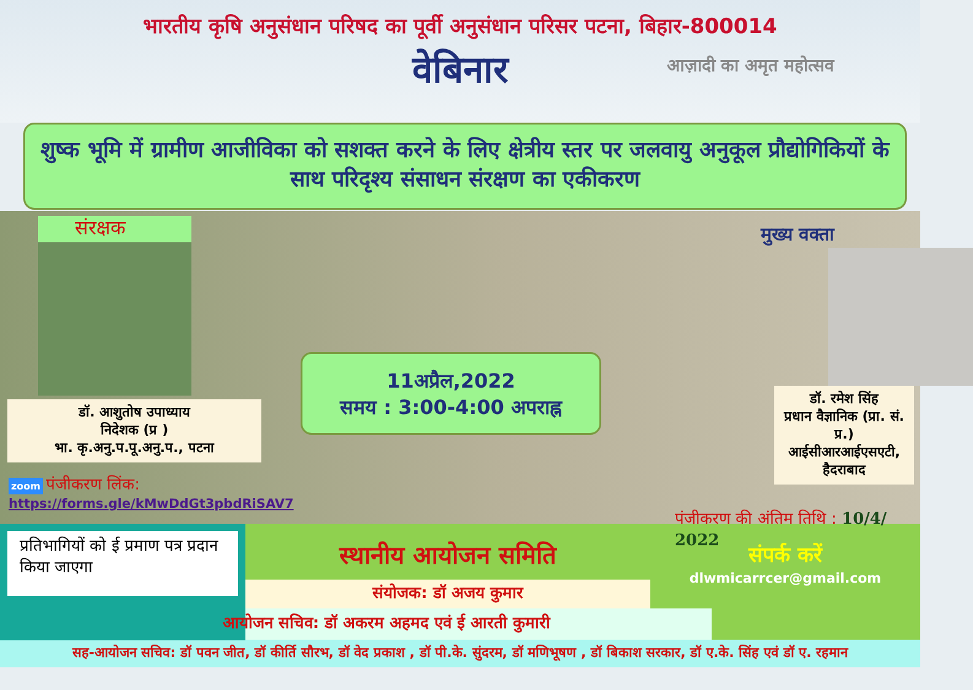भारतीय कृषि अनुसंधान परिषद का पूर्वी अनुसंधान परिसर पटना, बिहार-800014
वेबिनार
आज़ादी का अमृत महोत्सव
शुष्क भूमि में ग्रामीण आजीविका को सशक्त करने के लिए क्षेत्रीय स्तर पर जलवायु अनुकूल प्रौद्योगिकियों के साथ परिदृश्य संसाधन संरक्षण का एकीकरण
संरक्षक
डॉ. आशुतोष उपाध्याय
निदेशक (प्र )
भा. कृ.अनु.प.पू.अनु.प., पटना
zoom पंजीकरण लिंक: https://forms.gle/kMwDdGt3pbdRiSAV7
11अप्रैल,2022
समय : 3:00-4:00 अपराह्न
मुख्य वक्ता
डॉ. रमेश सिंह
प्रधान वैज्ञानिक (प्रा. सं. प्र.)
आईसीआरआईएसएटी, हैदराबाद
पंजीकरण की अंतिम तिथि : 10/4/ 2022
प्रतिभागियों को ई प्रमाण पत्र प्रदान किया जाएगा
स्थानीय आयोजन समिति
संयोजक: डॉ अजय कुमार
संपर्क करें
dlwmicarrcer@gmail.com
आयोजन सचिव: डॉ अकरम अहमद एवं ई आरती कुमारी
सह-आयोजन सचिव: डॉ पवन जीत, डॉ कीर्ति सौरभ, डॉ वेद प्रकाश , डॉ पी.के. सुंदरम, डॉ मणिभूषण , डॉ बिकाश सरकार, डॉ ए.के. सिंह एवं डॉ ए. रहमान